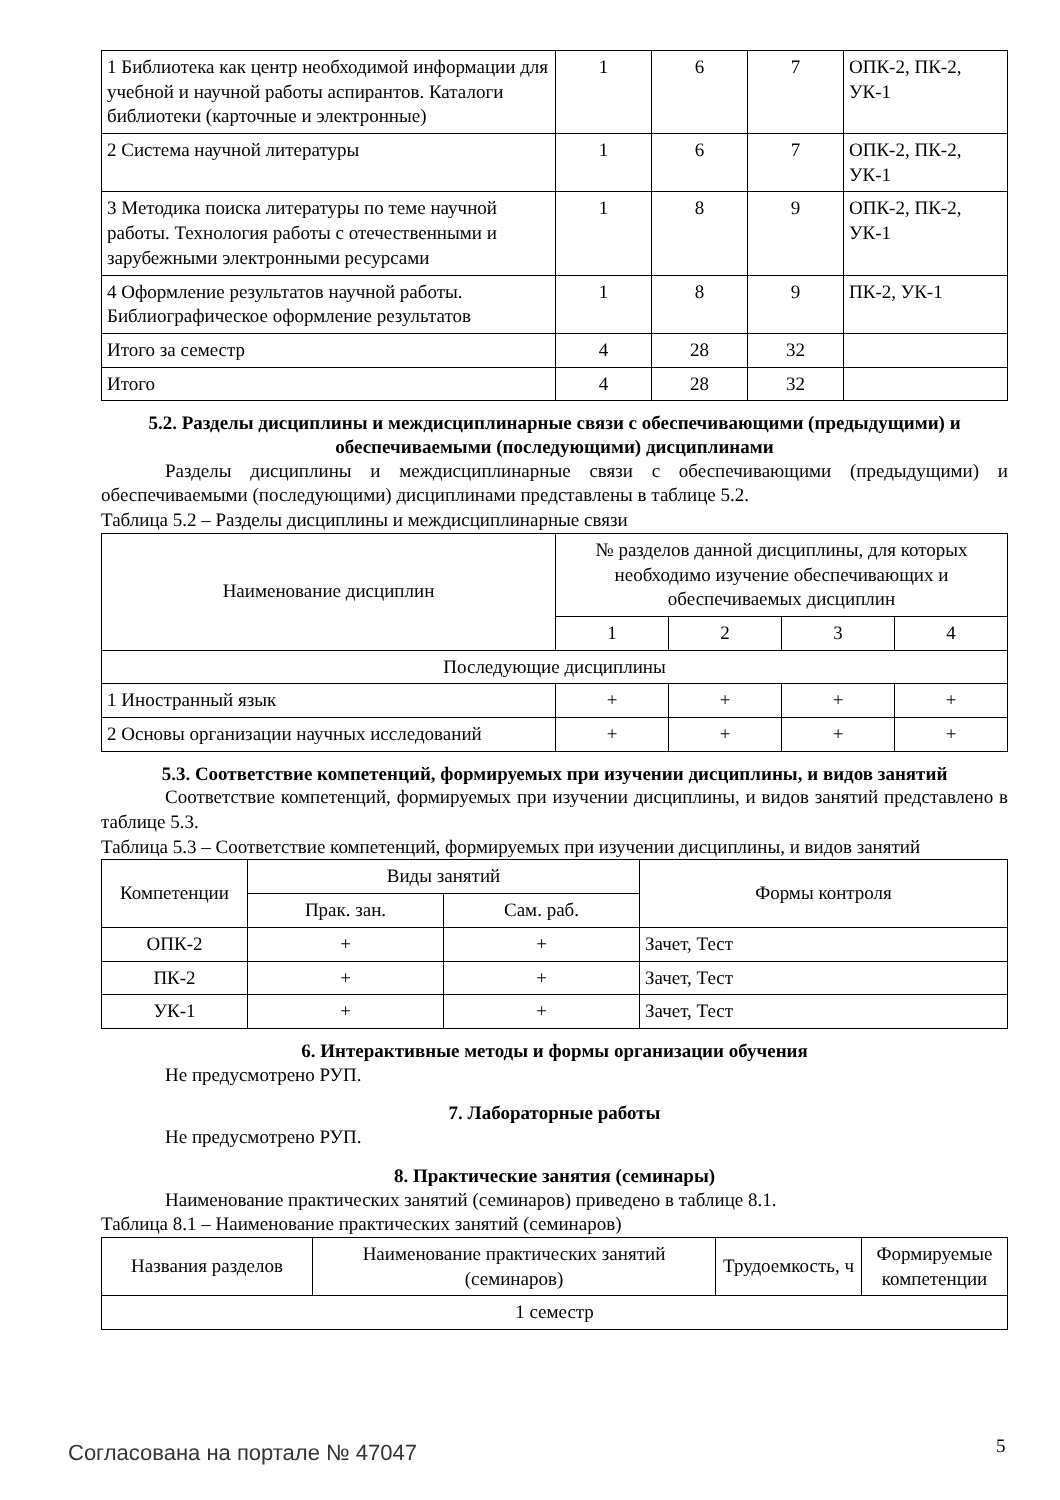| 1 Библиотека как центр необходимой информации для учебной и научной работы аспирантов. Каталоги библиотеки (карточные и электронные) | 1 | 6 | 7 | ОПК-2, ПК-2, УК-1 |
| 2 Система научной литературы | 1 | 6 | 7 | ОПК-2, ПК-2, УК-1 |
| 3 Методика поиска литературы по теме научной работы. Технология работы с отечественными и зарубежными электронными ресурсами | 1 | 8 | 9 | ОПК-2, ПК-2, УК-1 |
| 4 Оформление результатов научной работы. Библиографическое оформление результатов | 1 | 8 | 9 | ПК-2, УК-1 |
| Итого за семестр | 4 | 28 | 32 | |
| Итого | 4 | 28 | 32 | |
5.2. Разделы дисциплины и междисциплинарные связи с обеспечивающими (предыдущими) и обеспечиваемыми (последующими) дисциплинами
Разделы дисциплины и междисциплинарные связи с обеспечивающими (предыдущими) и обеспечиваемыми (последующими) дисциплинами представлены в таблице 5.2.
Таблица 5.2 – Разделы дисциплины и междисциплинарные связи
| Наименование дисциплин | № разделов данной дисциплины, для которых необходимо изучение обеспечивающих и обеспечиваемых дисциплин | | | |
| --- | --- | --- | --- | --- |
| | 1 | 2 | 3 | 4 |
| Последующие дисциплины | | | | |
| 1 Иностранный язык | + | + | + | + |
| 2 Основы организации научных исследований | + | + | + | + |
5.3. Соответствие компетенций, формируемых при изучении дисциплины, и видов занятий
Соответствие компетенций, формируемых при изучении дисциплины, и видов занятий представлено в таблице 5.3.
Таблица 5.3 – Соответствие компетенций, формируемых при изучении дисциплины, и видов занятий
| Компетенции | Виды занятий | | Формы контроля |
| --- | --- | --- | --- |
| | Прак. зан. | Сам. раб. | |
| ОПК-2 | + | + | Зачет, Тест |
| ПК-2 | + | + | Зачет, Тест |
| УК-1 | + | + | Зачет, Тест |
6. Интерактивные методы и формы организации обучения
Не предусмотрено РУП.
7. Лабораторные работы
Не предусмотрено РУП.
8. Практические занятия (семинары)
Наименование практических занятий (семинаров) приведено в таблице 8.1.
Таблица 8.1 – Наименование практических занятий (семинаров)
| Названия разделов | Наименование практических занятий (семинаров) | Трудоемкость, ч | Формируемые компетенции |
| --- | --- | --- | --- |
| 1 семестр | | | |
Согласована на портале № 47047 5